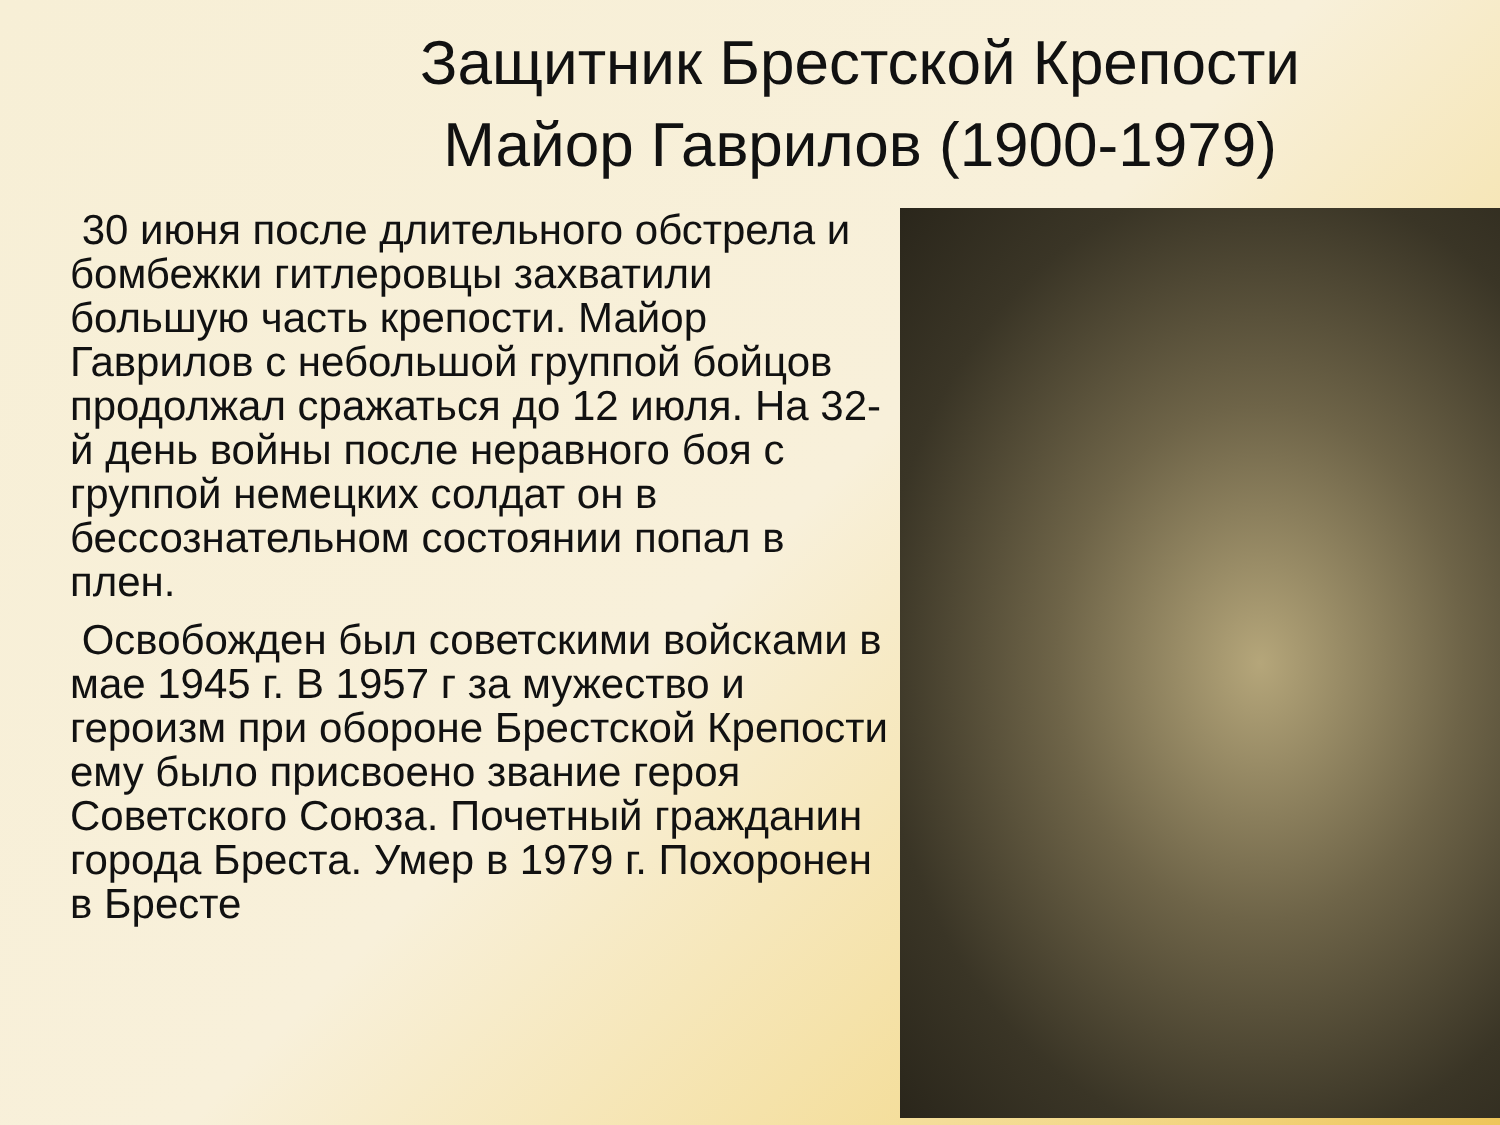Защитник Брестской Крепости
Майор Гаврилов (1900-1979)
30 июня после длительного обстрела и бомбежки гитлеровцы захватили большую часть крепости. Майор Гаврилов с небольшой группой бойцов продолжал сражаться до 12 июля. На 32-й день войны после неравного боя с группой немецких солдат он в бессознательном состоянии попал в плен.
Освобожден был советскими войсками в мае 1945 г. В 1957 г за мужество и героизм при обороне Брестской Крепости ему было присвоено звание героя Советского Союза. Почетный гражданин города Бреста. Умер в 1979 г. Похоронен в Бресте